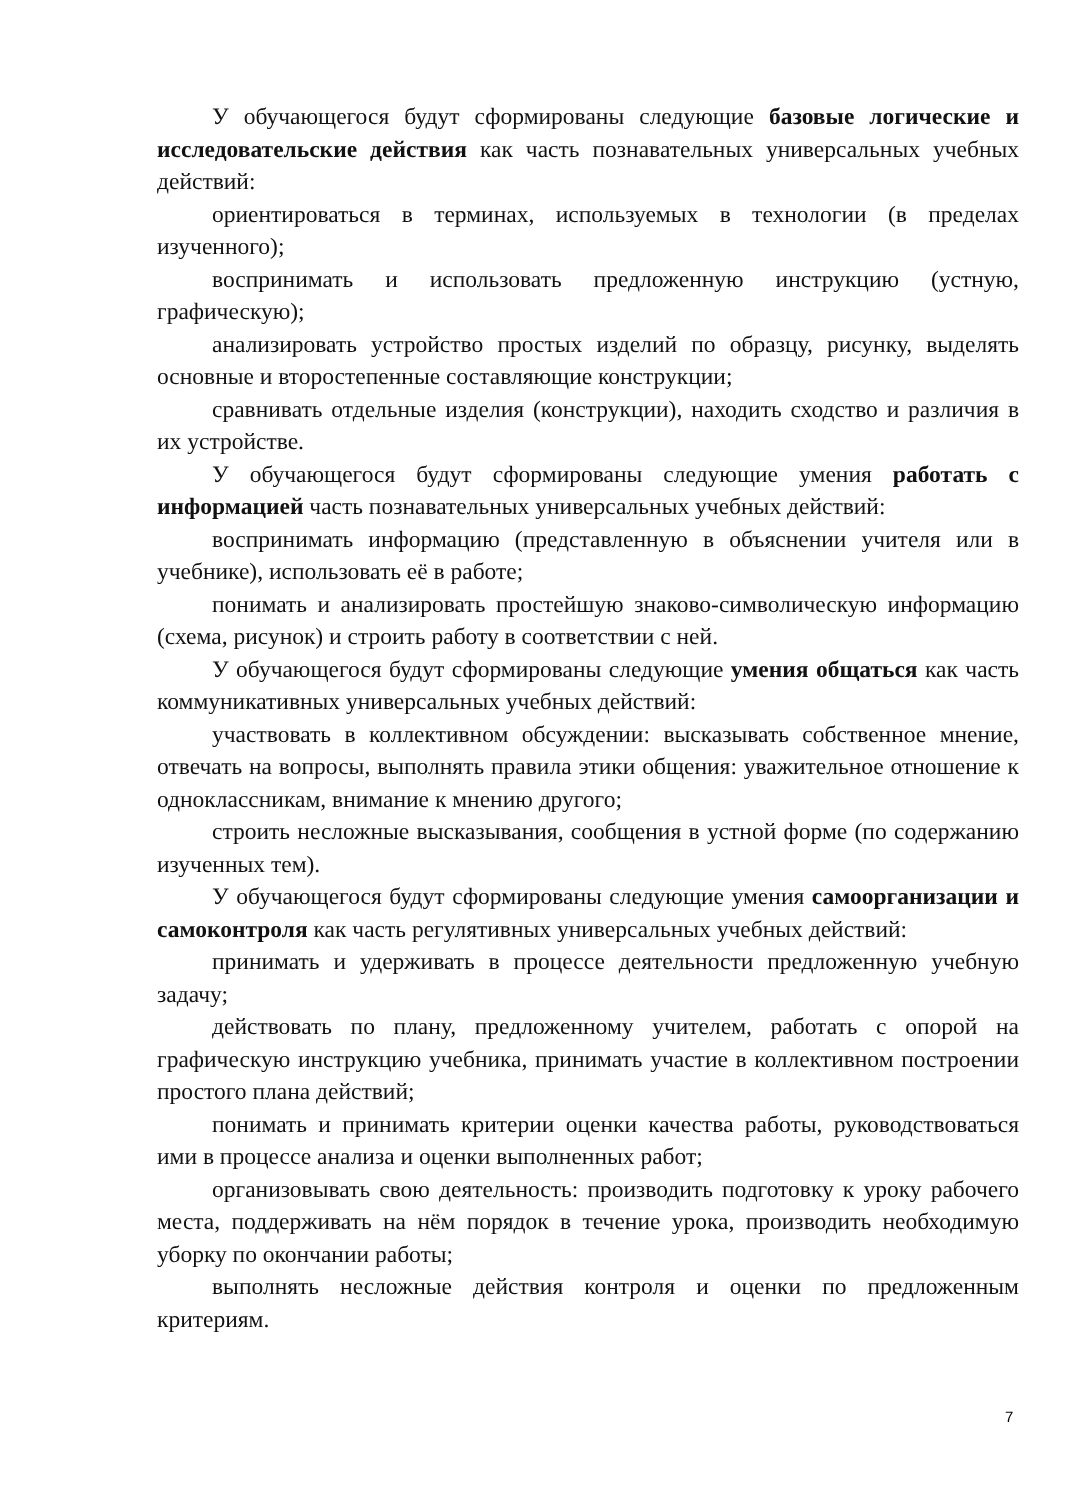У обучающегося будут сформированы следующие базовые логические и исследовательские действия как часть познавательных универсальных учебных действий:
ориентироваться в терминах, используемых в технологии (в пределах изученного);
воспринимать и использовать предложенную инструкцию (устную, графическую);
анализировать устройство простых изделий по образцу, рисунку, выделять основные и второстепенные составляющие конструкции;
сравнивать отдельные изделия (конструкции), находить сходство и различия в их устройстве.
У обучающегося будут сформированы следующие умения работать с информацией часть познавательных универсальных учебных действий:
воспринимать информацию (представленную в объяснении учителя или в учебнике), использовать её в работе;
понимать и анализировать простейшую знаково-символическую информацию (схема, рисунок) и строить работу в соответствии с ней.
У обучающегося будут сформированы следующие умения общаться как часть коммуникативных универсальных учебных действий:
участвовать в коллективном обсуждении: высказывать собственное мнение, отвечать на вопросы, выполнять правила этики общения: уважительное отношение к одноклассникам, внимание к мнению другого;
строить несложные высказывания, сообщения в устной форме (по содержанию изученных тем).
У обучающегося будут сформированы следующие умения самоорганизации и самоконтроля как часть регулятивных универсальных учебных действий:
принимать и удерживать в процессе деятельности предложенную учебную задачу;
действовать по плану, предложенному учителем, работать с опорой на графическую инструкцию учебника, принимать участие в коллективном построении простого плана действий;
понимать и принимать критерии оценки качества работы, руководствоваться ими в процессе анализа и оценки выполненных работ;
организовывать свою деятельность: производить подготовку к уроку рабочего места, поддерживать на нём порядок в течение урока, производить необходимую уборку по окончании работы;
выполнять несложные действия контроля и оценки по предложенным критериям.
7